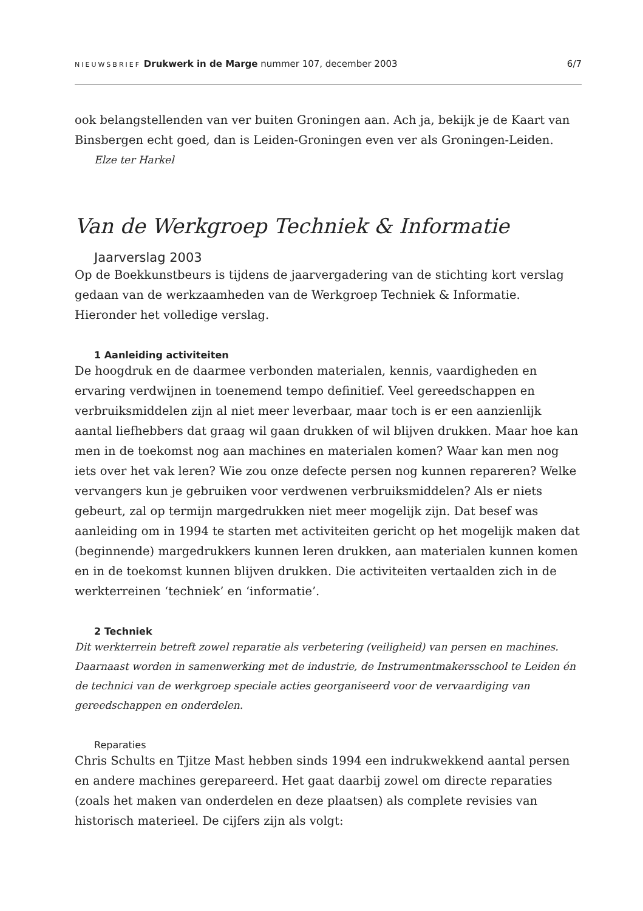NIEUWSBRIEF Drukwerk in de Marge nummer 107, december 2003
6/7
ook belangstellenden van ver buiten Groningen aan. Ach ja, bekijk je de Kaart van Binsbergen echt goed, dan is Leiden-Groningen even ver als Groningen-Leiden.
Elze ter Harkel
Van de Werkgroep Techniek & Informatie
Jaarverslag 2003
Op de Boekkunstbeurs is tijdens de jaarvergadering van de stichting kort verslag gedaan van de werkzaamheden van de Werkgroep Techniek & Informatie. Hieronder het volledige verslag.
1 Aanleiding activiteiten
De hoogdruk en de daarmee verbonden materialen, kennis, vaardigheden en ervaring verdwijnen in toenemend tempo definitief. Veel gereedschappen en verbruiksmiddelen zijn al niet meer leverbaar, maar toch is er een aanzienlijk aantal liefhebbers dat graag wil gaan drukken of wil blijven drukken. Maar hoe kan men in de toekomst nog aan machines en materialen komen? Waar kan men nog iets over het vak leren? Wie zou onze defecte persen nog kunnen repareren? Welke vervangers kun je gebruiken voor verdwenen verbruiksmiddelen? Als er niets gebeurt, zal op termijn margedrukken niet meer mogelijk zijn. Dat besef was aanleiding om in 1994 te starten met activiteiten gericht op het mogelijk maken dat (beginnende) margedrukkers kunnen leren drukken, aan materialen kunnen komen en in de toekomst kunnen blijven drukken. Die activiteiten vertaalden zich in de werkterreinen ‘techniek’ en ‘informatie’.
2 Techniek
Dit werkterrein betreft zowel reparatie als verbetering (veiligheid) van persen en machines. Daarnaast worden in samenwerking met de industrie, de Instrumentmakersschool te Leiden én de technici van de werkgroep speciale acties georganiseerd voor de vervaardiging van gereedschappen en onderdelen.
Reparaties
Chris Schults en Tjitze Mast hebben sinds 1994 een indrukwekkend aantal persen en andere machines gerepareerd. Het gaat daarbij zowel om directe reparaties (zoals het maken van onderdelen en deze plaatsen) als complete revisies van historisch materieel. De cijfers zijn als volgt: